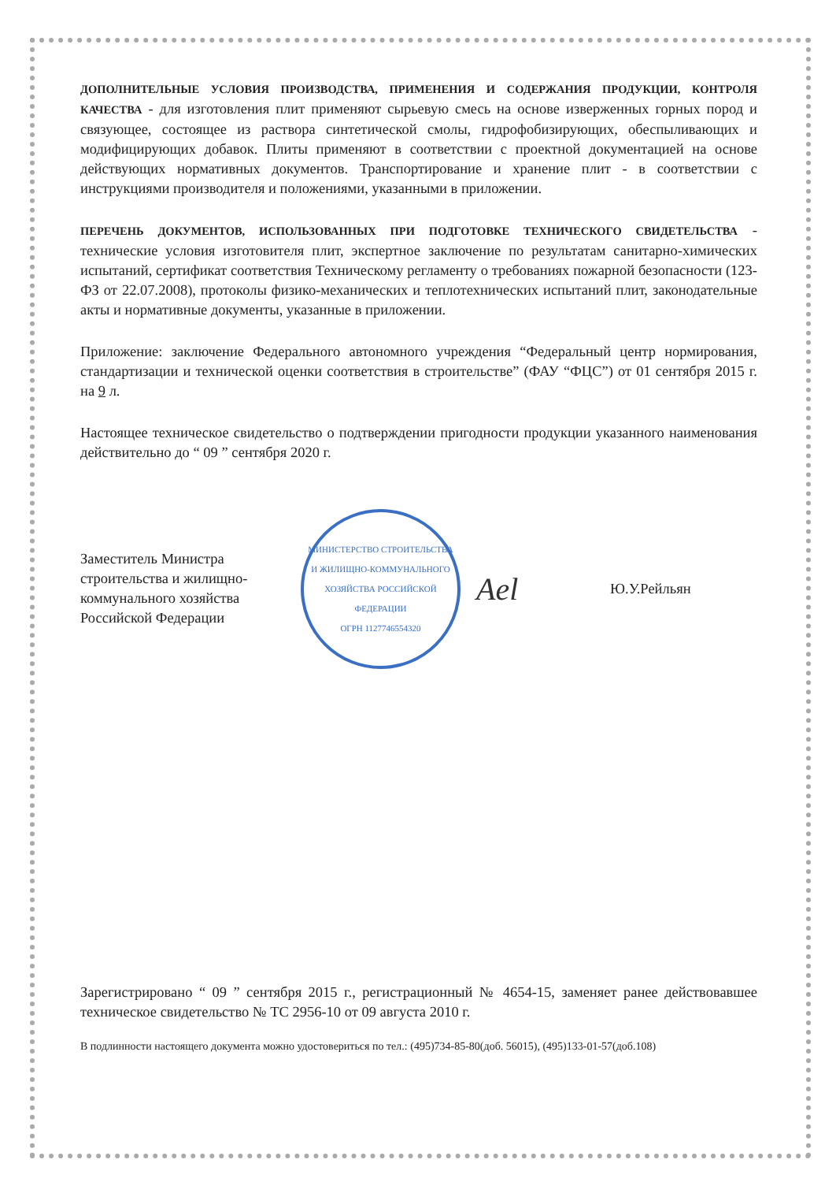ДОПОЛНИТЕЛЬНЫЕ УСЛОВИЯ ПРОИЗВОДСТВА, ПРИМЕНЕНИЯ И СОДЕРЖАНИЯ ПРОДУКЦИИ, КОНТРОЛЯ КАЧЕСТВА - для изготовления плит применяют сырьевую смесь на основе изверженных горных пород и связующее, состоящее из раствора синтетической смолы, гидрофобизирующих, обеспыливающих и модифицирующих добавок. Плиты применяют в соответствии с проектной документацией на основе действующих нормативных документов. Транспортирование и хранение плит - в соответствии с инструкциями производителя и положениями, указанными в приложении.
ПЕРЕЧЕНЬ ДОКУМЕНТОВ, ИСПОЛЬЗОВАННЫХ ПРИ ПОДГОТОВКЕ ТЕХНИЧЕСКОГО СВИДЕТЕЛЬСТВА - технические условия изготовителя плит, экспертное заключение по результатам санитарно-химических испытаний, сертификат соответствия Техническому регламенту о требованиях пожарной безопасности (123-ФЗ от 22.07.2008), протоколы физико-механических и теплотехнических испытаний плит, законодательные акты и нормативные документы, указанные в приложении.
Приложение: заключение Федерального автономного учреждения “Федеральный центр нормирования, стандартизации и технической оценки соответствия в строительстве” (ФАУ “ФЦС”) от 01 сентября 2015 г. на 9 л.
Настоящее техническое свидетельство о подтверждении пригодности продукции указанного наименования действительно до “ 09 ” сентября 2020 г.
Заместитель Министра строительства и жилищно-коммунального хозяйства Российской Федерации
МИНИСТЕРСТВО СТРОИТЕЛЬСТВА И ЖИЛИЩНО-КОММУНАЛЬНОГО ХОЗЯЙСТВА РОССИЙСКОЙ ФЕДЕРАЦИИ
ОГРН 1127746554320
Ael
Ю.У.Рейльян
Зарегистрировано “ 09 ” сентября 2015 г., регистрационный № 4654-15, заменяет ранее действовавшее техническое свидетельство № ТС 2956-10 от 09 августа 2010 г.
В подлинности настоящего документа можно удостовериться по тел.: (495)734-85-80(доб. 56015), (495)133-01-57(доб.108)